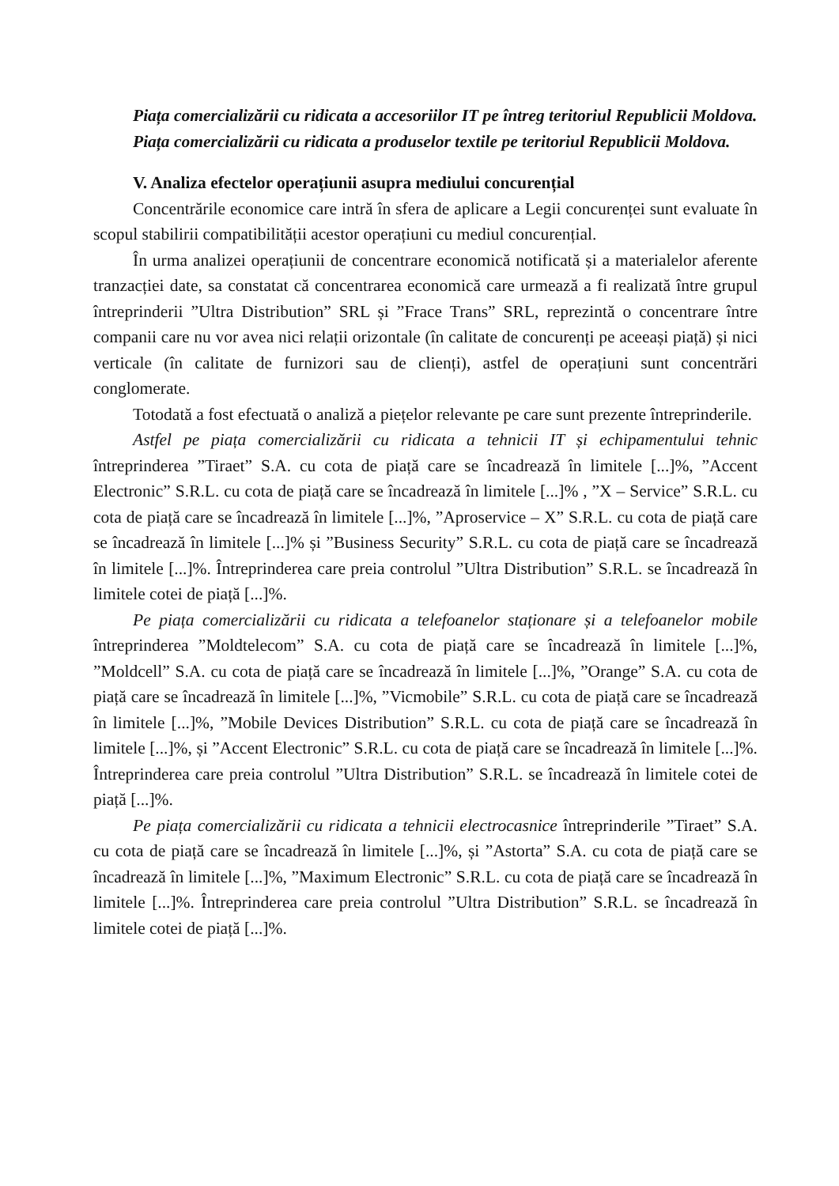Piața comercializării cu ridicata a accesoriilor IT pe întreg teritoriul Republicii Moldova.
Piața comercializării cu ridicata a produselor textile pe teritoriul Republicii Moldova.
V. Analiza efectelor operațiunii asupra mediului concurențial
Concentrările economice care intră în sfera de aplicare a Legii concurenței sunt evaluate în scopul stabilirii compatibilității acestor operațiuni cu mediul concurențial.
În urma analizei operațiunii de concentrare economică notificată și a materialelor aferente tranzacției date, sa constatat că concentrarea economică care urmează a fi realizată între grupul întreprinderii ”Ultra Distribution” SRL și ”Frace Trans” SRL, reprezintă o concentrare între companii care nu vor avea nici relații orizontale (în calitate de concurenți pe aceeași piață) și nici verticale (în calitate de furnizori sau de clienți), astfel de operațiuni sunt concentrări conglomerate.
Totodată a fost efectuată o analiză a piețelor relevante pe care sunt prezente întreprinderile.
Astfel pe piața comercializării cu ridicata a tehnicii IT și echipamentului tehnic întreprinderea ”Tiraet” S.A. cu cota de piață care se încadrează în limitele [...]%, ”Accent Electronic” S.R.L. cu cota de piață care se încadrează în limitele [...]% , ”X – Service” S.R.L. cu cota de piață care se încadrează în limitele [...]%, ”Aproservice – X” S.R.L. cu cota de piață care se încadrează în limitele [...]% și ”Business Security” S.R.L. cu cota de piață care se încadrează în limitele [...]%. Întreprinderea care preia controlul ”Ultra Distribution” S.R.L. se încadrează în limitele cotei de piață [...]%.
Pe piața comercializării cu ridicata a telefoanelor staționare și a telefoanelor mobile întreprinderea ”Moldtelecom” S.A. cu cota de piață care se încadrează în limitele [...]%, ”Moldcell” S.A. cu cota de piață care se încadrează în limitele [...]%, ”Orange” S.A. cu cota de piață care se încadrează în limitele [...]%, ”Vicmobile” S.R.L. cu cota de piață care se încadrează în limitele [...]%, ”Mobile Devices Distribution” S.R.L. cu cota de piață care se încadrează în limitele [...]%, și ”Accent Electronic” S.R.L. cu cota de piață care se încadrează în limitele [...]%. Întreprinderea care preia controlul ”Ultra Distribution” S.R.L. se încadrează în limitele cotei de piață [...]%.
Pe piața comercializării cu ridicata a tehnicii electrocasnice întreprinderile ”Tiraet” S.A. cu cota de piață care se încadrează în limitele [...]%, și ”Astorta” S.A. cu cota de piață care se încadrează în limitele [...]%, ”Maximum Electronic” S.R.L. cu cota de piață care se încadrează în limitele [...]%. Întreprinderea care preia controlul ”Ultra Distribution” S.R.L. se încadrează în limitele cotei de piață [...]%.